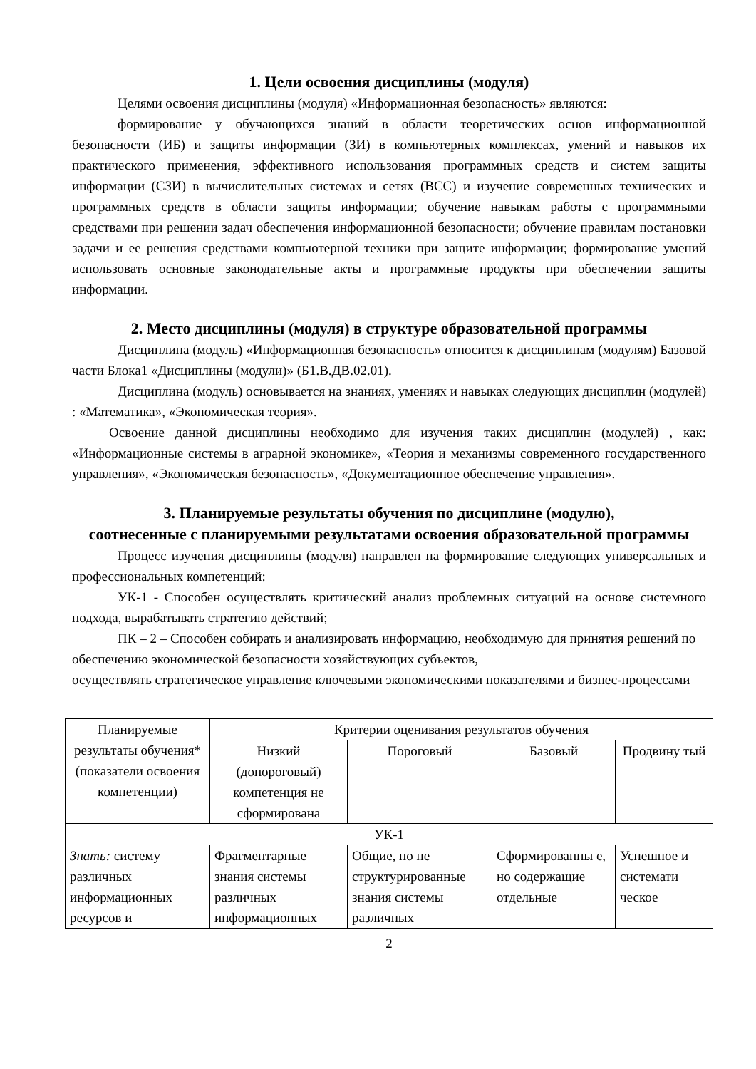1. Цели освоения дисциплины (модуля)
Целями освоения дисциплины (модуля) «Информационная безопасность» являются:
формирование у обучающихся знаний в области теоретических основ информационной безопасности (ИБ) и защиты информации (ЗИ) в компьютерных комплексах, умений и навыков их практического применения, эффективного использования программных средств и систем защиты информации (СЗИ) в вычислительных системах и сетях (ВСС) и изучение современных технических и программных средств в области защиты информации; обучение навыкам работы с программными средствами при решении задач обеспечения информационной безопасности; обучение правилам постановки задачи и ее решения средствами компьютерной техники при защите информации; формирование умений использовать основные законодательные акты и программные продукты при обеспечении защиты информации.
2. Место дисциплины (модуля) в структуре образовательной программы
Дисциплина (модуль) «Информационная безопасность» относится к дисциплинам (модулям) Базовой части Блока1 «Дисциплины (модули)» (Б1.В.ДВ.02.01).
Дисциплина (модуль) основывается на знаниях, умениях и навыках следующих дисциплин (модулей) : «Математика», «Экономическая теория».
Освоение данной дисциплины необходимо для изучения таких дисциплин (модулей) , как: «Информационные системы в аграрной экономике», «Теория и механизмы современного государственного управления», «Экономическая безопасность», «Документационное обеспечение управления».
3. Планируемые результаты обучения по дисциплине (модулю),
соотнесенные с планируемыми результатами освоения образовательной программы
Процесс изучения дисциплины (модуля) направлен на формирование следующих универсальных и профессиональных компетенций:
УК-1 - Способен осуществлять критический анализ проблемных ситуаций на основе системного подхода, вырабатывать стратегию действий;
ПК – 2 – Способен собирать и анализировать информацию, необходимую для принятия решений по обеспечению экономической безопасности хозяйствующих субъектов,
осуществлять стратегическое управление ключевыми экономическими показателями и бизнес-процессами
| Планируемые результаты обучения* (показатели освоения компетенции) | Критерии оценивания результатов обучения | | | |
| | Низкий (допороговый) компетенция не сформирована | Пороговый | Базовый | Продвину тый |
| УК-1 | | | | |
| Знать: систему различных информационных ресурсов и | Фрагментарные знания системы различных информационных | Общие, но не структурированные знания системы различных | Сформированны е, но содержащие отдельные | Успешное и системати ческое |
2